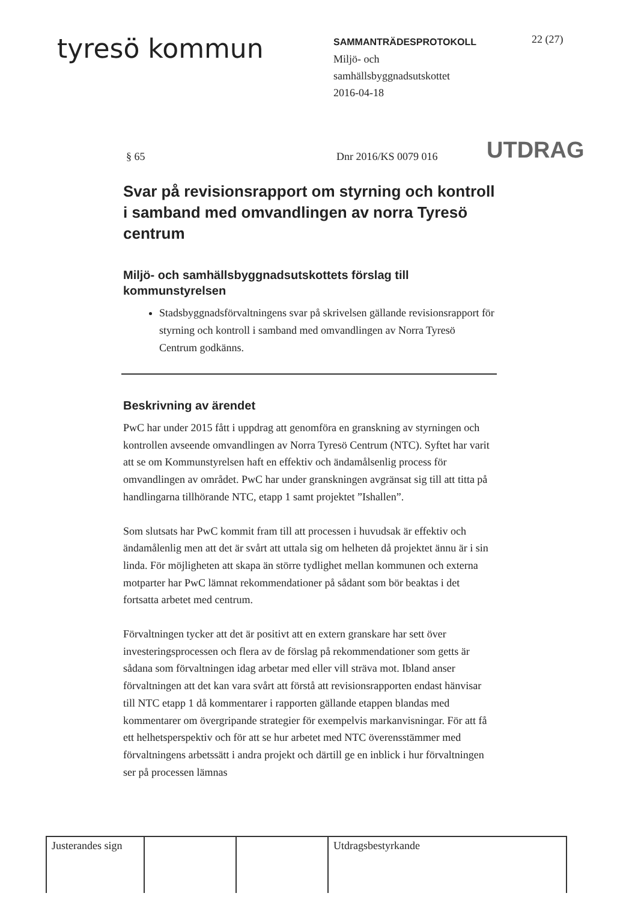tyresö kommun
SAMMANTRÄDESPROTOKOLL
Miljö- och
samhällsbyggnadsutskottet
2016-04-18
22 (27)
§ 65
Dnr 2016/KS 0079 016
UTDRAG
Svar på revisionsrapport om styrning och kontroll i samband med omvandlingen av norra Tyresö centrum
Miljö- och samhällsbyggnadsutskottets förslag till kommunstyrelsen
Stadsbyggnadsförvaltningens svar på skrivelsen gällande revisionsrapport för styrning och kontroll i samband med omvandlingen av Norra Tyresö Centrum godkänns.
Beskrivning av ärendet
PwC har under 2015 fått i uppdrag att genomföra en granskning av styrningen och kontrollen avseende omvandlingen av Norra Tyresö Centrum (NTC). Syftet har varit att se om Kommunstyrelsen haft en effektiv och ändamålsenlig process för omvandlingen av området. PwC har under granskningen avgränsat sig till att titta på handlingarna tillhörande NTC, etapp 1 samt projektet ”Ishallen”.
Som slutsats har PwC kommit fram till att processen i huvudsak är effektiv och ändamålenlig men att det är svårt att uttala sig om helheten då projektet ännu är i sin linda. För möjligheten att skapa än större tydlighet mellan kommunen och externa motparter har PwC lämnat rekommendationer på sådant som bör beaktas i det fortsatta arbetet med centrum.
Förvaltningen tycker att det är positivt att en extern granskare har sett över investeringsprocessen och flera av de förslag på rekommendationer som getts är sådana som förvaltningen idag arbetar med eller vill sträva mot. Ibland anser förvaltningen att det kan vara svårt att förstå att revisionsrapporten endast hänvisar till NTC etapp 1 då kommentarer i rapporten gällande etappen blandas med kommentarer om övergripande strategier för exempelvis markanvisningar. För att få ett helhetsperspektiv och för att se hur arbetet med NTC överensstämmer med förvaltningens arbetssätt i andra projekt och därtill ge en inblick i hur förvaltningen ser på processen lämnas
| Justerandes sign | | | Utdragsbestyrkande |